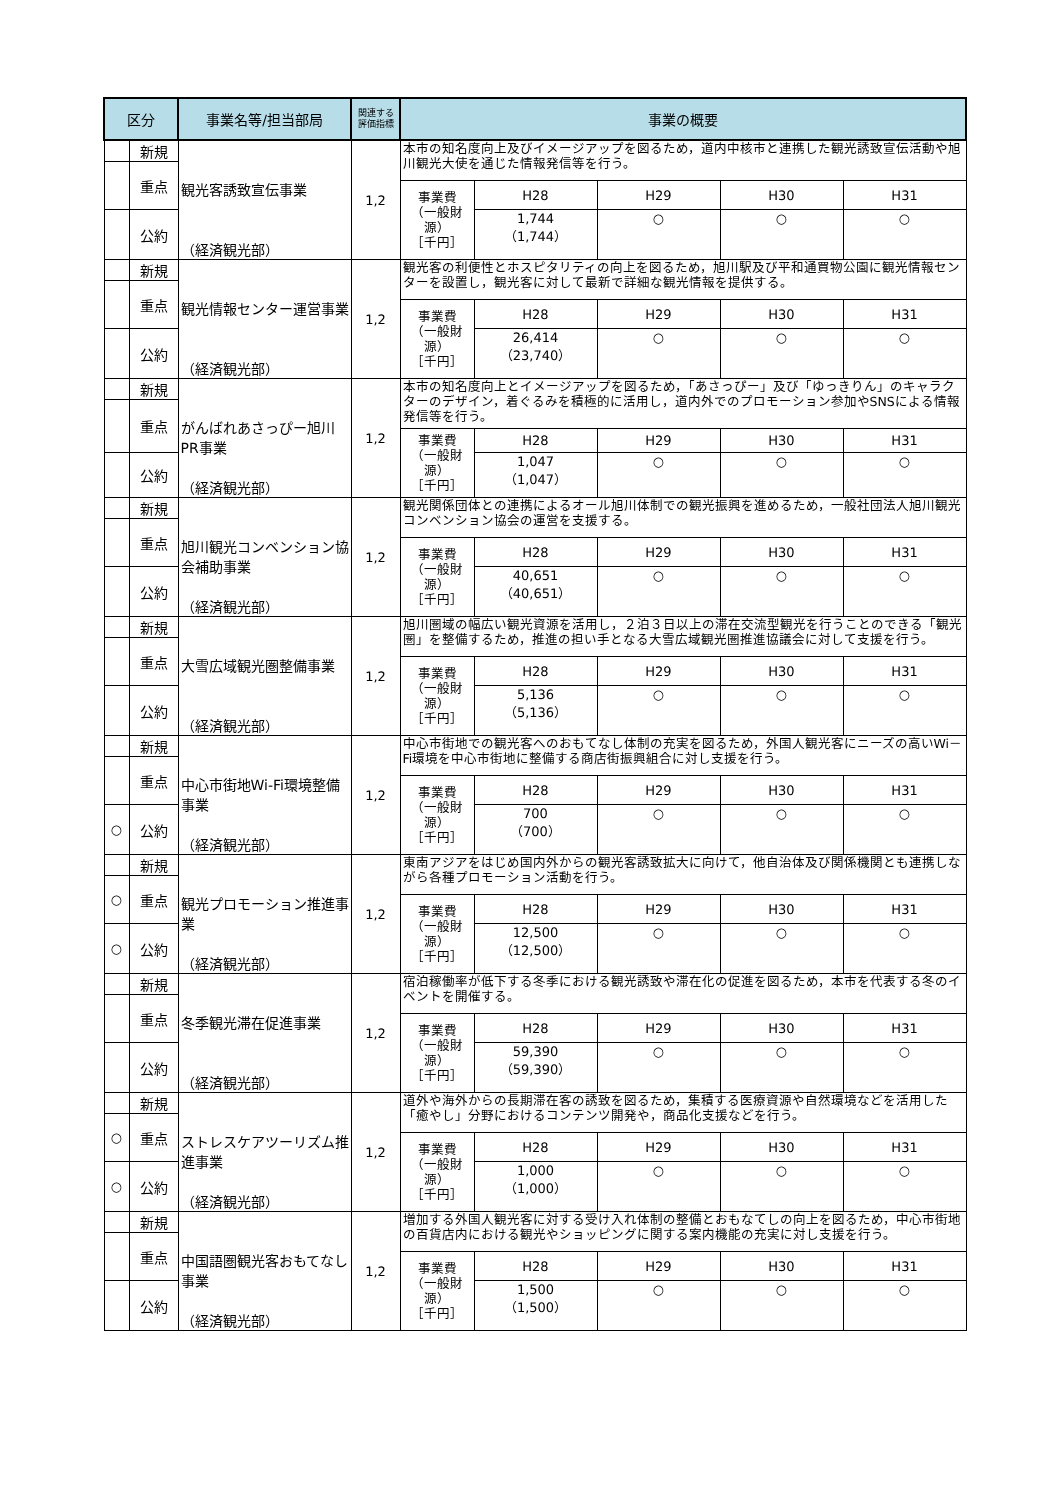| 区分 | | 事業名等/担当部局 | 関連する 評価指標 | 事業の概要 | | | | |
| --- | --- | --- | --- | --- | --- | --- | --- | --- |
| | 新規 | 観光客誘致宣伝事業 （経済観光部） | 1,2 | 本市の知名度向上及びイメージアップを図るため，道内中核市と連携した観光誘致宣伝活動や旭川観光大使を通じた情報発信等を行う。 | | | | |
| | 重点 | | | | | | | |
| | | | | 事業費 （一般財源） ［千円］ | H28 | H29 | H30 | H31 |
| | 公約 | | | | 1,744 （1,744） | ○ | ○ | ○ |
| | 新規 | 観光情報センター運営事業 （経済観光部） | 1,2 | 観光客の利便性とホスピタリティの向上を図るため，旭川駅及び平和通買物公園に観光情報センターを設置し，観光客に対して最新で詳細な観光情報を提供する。 | | | | |
| | 重点 | | | | | | | |
| | | | | 事業費 （一般財源） ［千円］ | H28 | H29 | H30 | H31 |
| | 公約 | | | | 26,414 （23,740） | ○ | ○ | ○ |
| | 新規 | がんばれあさっぴー旭川PR事業 （経済観光部） | 1,2 | 本市の知名度向上とイメージアップを図るため，「あさっぴー」及び「ゆっきりん」のキャラクターのデザイン，着ぐるみを積極的に活用し，道内外でのプロモーション参加やSNSによる情報発信等を行う。 | | | | |
| | 重点 | | | | | | | |
| | | | | 事業費 （一般財源） ［千円］ | H28 | H29 | H30 | H31 |
| | 公約 | | | | 1,047 （1,047） | ○ | ○ | ○ |
| | 新規 | 旭川観光コンベンション協会補助事業 （経済観光部） | 1,2 | 観光関係団体との連携によるオール旭川体制での観光振興を進めるため，一般社団法人旭川観光コンベンション協会の運営を支援する。 | | | | |
| | 重点 | | | | | | | |
| | | | | 事業費 （一般財源） ［千円］ | H28 | H29 | H30 | H31 |
| | 公約 | | | | 40,651 （40,651） | ○ | ○ | ○ |
| | 新規 | 大雪広域観光圏整備事業 （経済観光部） | 1,2 | 旭川圏域の幅広い観光資源を活用し，２泊３日以上の滞在交流型観光を行うことのできる「観光圏」を整備するため，推進の担い手となる大雪広域観光圏推進協議会に対して支援を行う。 | | | | |
| | 重点 | | | | | | | |
| | | | | 事業費 （一般財源） ［千円］ | H28 | H29 | H30 | H31 |
| | 公約 | | | | 5,136 （5,136） | ○ | ○ | ○ |
| | 新規 | 中心市街地Wi-Fi環境整備事業 （経済観光部） | 1,2 | 中心市街地での観光客へのおもてなし体制の充実を図るため，外国人観光客にニーズの高いWi－Fi環境を中心市街地に整備する商店街振興組合に対し支援を行う。 | | | | |
| | 重点 | | | | | | | |
| | | | | 事業費 （一般財源） ［千円］ | H28 | H29 | H30 | H31 |
| ○ | 公約 | | | | 700 （700） | ○ | ○ | ○ |
| | 新規 | 観光プロモーション推進事業 （経済観光部） | 1,2 | 東南アジアをはじめ国内外からの観光客誘致拡大に向けて，他自治体及び関係機関とも連携しながら各種プロモーション活動を行う。 | | | | |
| ○ | 重点 | | | | | | | |
| | | | | 事業費 （一般財源） ［千円］ | H28 | H29 | H30 | H31 |
| ○ | 公約 | | | | 12,500 （12,500） | ○ | ○ | ○ |
| | 新規 | 冬季観光滞在促進事業 （経済観光部） | 1,2 | 宿泊稼働率が低下する冬季における観光誘致や滞在化の促進を図るため，本市を代表する冬のイベントを開催する。 | | | | |
| | 重点 | | | | | | | |
| | | | | 事業費 （一般財源） ［千円］ | H28 | H29 | H30 | H31 |
| | 公約 | | | | 59,390 （59,390） | ○ | ○ | ○ |
| | 新規 | ストレスケアツーリズム推進事業 （経済観光部） | 1,2 | 道外や海外からの長期滞在客の誘致を図るため，集積する医療資源や自然環境などを活用した「癒やし」分野におけるコンテンツ開発や，商品化支援などを行う。 | | | | |
| ○ | 重点 | | | | | | | |
| | | | | 事業費 （一般財源） ［千円］ | H28 | H29 | H30 | H31 |
| ○ | 公約 | | | | 1,000 （1,000） | ○ | ○ | ○ |
| | 新規 | 中国語圏観光客おもてなし事業 （経済観光部） | 1,2 | 増加する外国人観光客に対する受け入れ体制の整備とおもなてしの向上を図るため，中心市街地の百貨店内における観光やショッピングに関する案内機能の充実に対し支援を行う。 | | | | |
| | 重点 | | | | | | | |
| | | | | 事業費 （一般財源） ［千円］ | H28 | H29 | H30 | H31 |
| | 公約 | | | | 1,500 （1,500） | ○ | ○ | ○ |